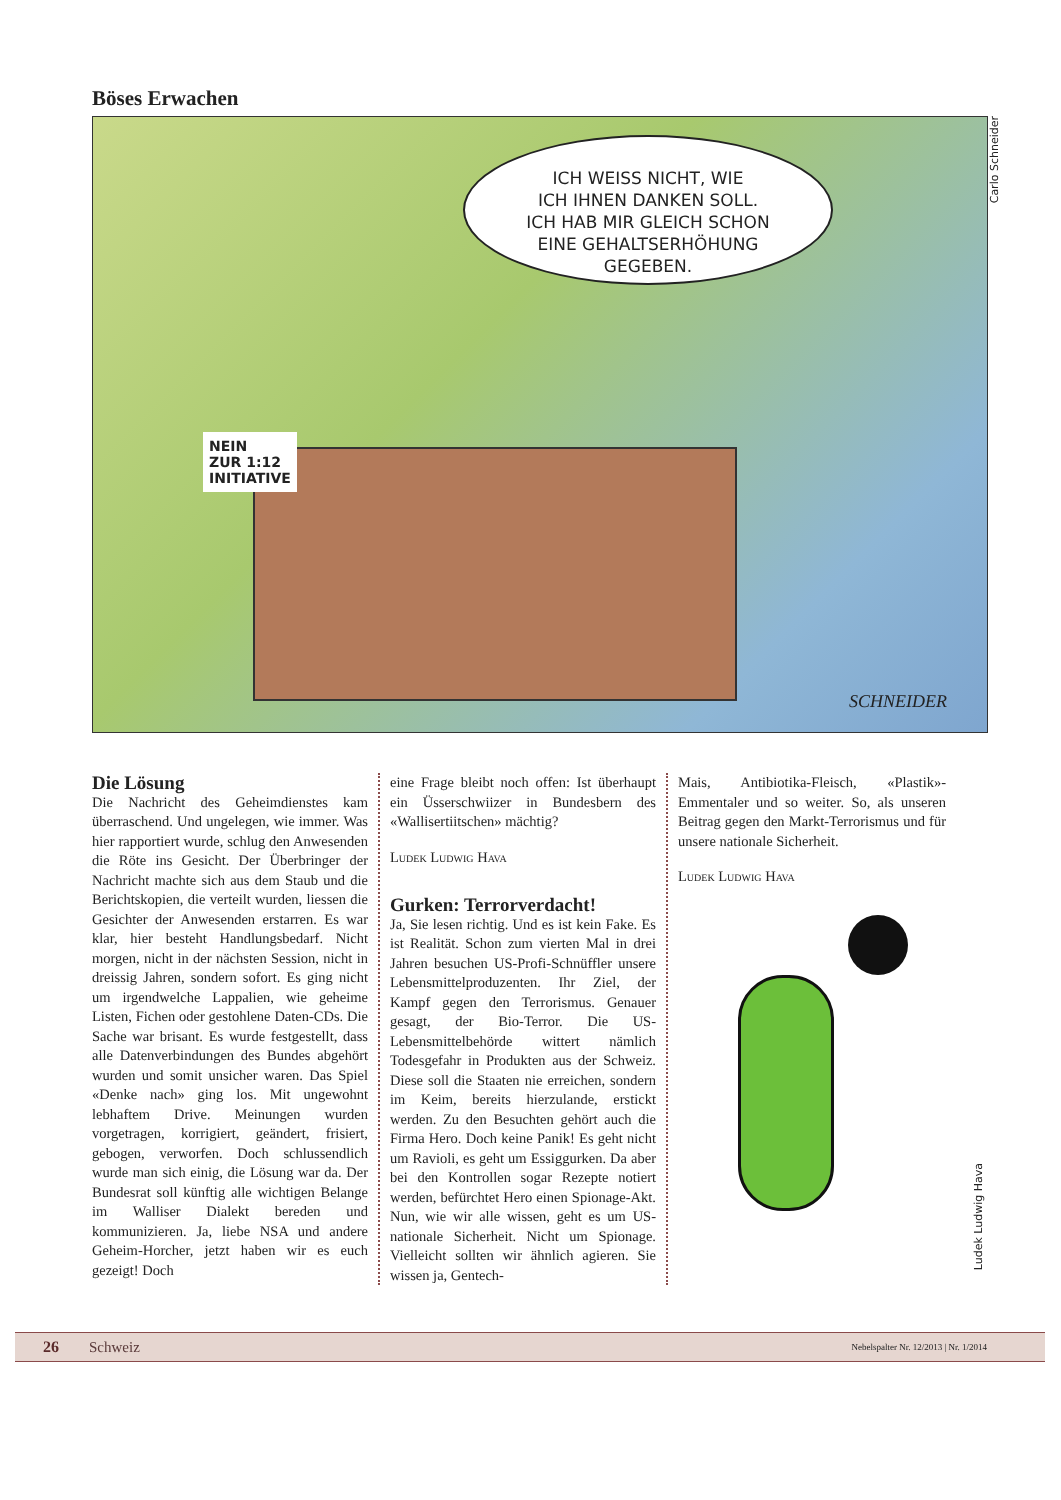Böses Erwachen
ICH WEISS NICHT, WIE
ICH IHNEN DANKEN SOLL.
ICH HAB MIR GLEICH SCHON
EINE GEHALTSERHÖHUNG
GEGEBEN.
NEIN
ZUR 1:12
INITIATIVE
SCHNEIDER
Carlo Schneider
Die Lösung
Die Nachricht des Geheimdienstes kam überraschend. Und ungelegen, wie immer. Was hier rapportiert wurde, schlug den Anwesenden die Röte ins Gesicht. Der Überbringer der Nachricht machte sich aus dem Staub und die Berichtskopien, die verteilt wurden, liessen die Gesichter der Anwesenden erstarren. Es war klar, hier besteht Handlungsbedarf. Nicht morgen, nicht in der nächsten Session, nicht in dreissig Jahren, sondern sofort. Es ging nicht um irgendwelche Lappalien, wie geheime Listen, Fichen oder gestohlene Daten-CDs. Die Sache war brisant. Es wurde festgestellt, dass alle Datenverbindungen des Bundes abgehört wurden und somit unsicher waren. Das Spiel «Denke nach» ging los. Mit ungewohnt lebhaftem Drive. Meinungen wurden vorgetragen, korrigiert, geändert, frisiert, gebogen, verworfen. Doch schlussendlich wurde man sich einig, die Lösung war da. Der Bundesrat soll künftig alle wichtigen Belange im Walliser Dialekt bereden und kommunizieren. Ja, liebe NSA und andere Geheim-Horcher, jetzt haben wir es euch gezeigt! Doch
eine Frage bleibt noch offen: Ist überhaupt ein Üsserschwiizer in Bundesbern des «Wallisertiitschen» mächtig?
Ludek Ludwig Hava
Gurken: Terrorverdacht!
Ja, Sie lesen richtig. Und es ist kein Fake. Es ist Realität. Schon zum vierten Mal in drei Jahren besuchen US-Profi-Schnüffler unsere Lebensmittelproduzenten. Ihr Ziel, der Kampf gegen den Terrorismus. Genauer gesagt, der Bio-Terror. Die US-Lebensmittelbehörde wittert nämlich Todesgefahr in Produkten aus der Schweiz. Diese soll die Staaten nie erreichen, sondern im Keim, bereits hierzulande, erstickt werden. Zu den Besuchten gehört auch die Firma Hero. Doch keine Panik! Es geht nicht um Ravioli, es geht um Essiggurken. Da aber bei den Kontrollen sogar Rezepte notiert werden, befürchtet Hero einen Spionage-Akt. Nun, wie wir alle wissen, geht es um US-nationale Sicherheit. Nicht um Spionage. Vielleicht sollten wir ähnlich agieren. Sie wissen ja, Gentech-
Mais, Antibiotika-Fleisch, «Plastik»-Emmentaler und so weiter. So, als unseren Beitrag gegen den Markt-Terrorismus und für unsere nationale Sicherheit.
Ludek Ludwig Hava
Ludek Ludwig Hava
26 Schweiz Nebelspalter Nr. 12/2013 | Nr. 1/2014